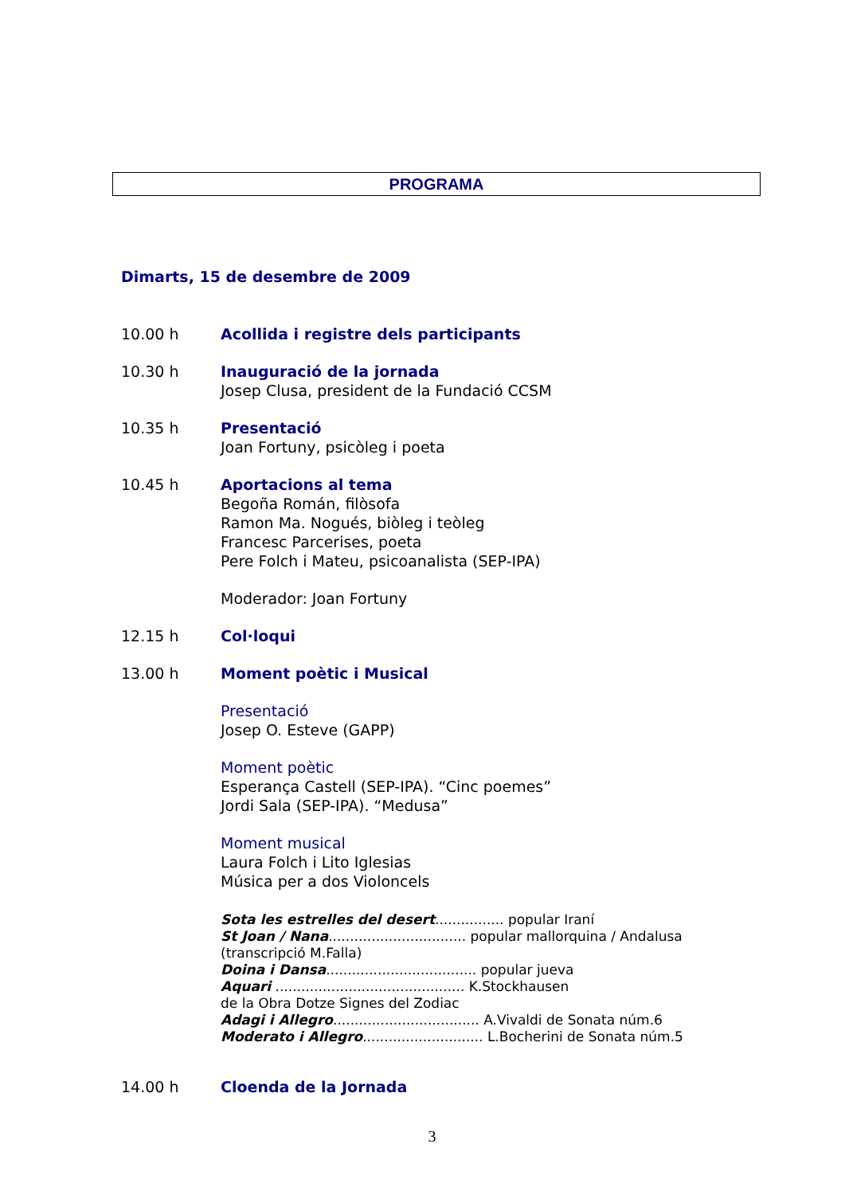PROGRAMA
Dimarts, 15 de desembre de 2009
10.00 h Acollida i registre dels participants
10.30 h Inauguració de la jornada
Josep Clusa, president de la Fundació CCSM
10.35 h Presentació
Joan Fortuny, psicòleg i poeta
10.45 h Aportacions al tema
Begoña Román, filòsofa
Ramon Ma. Nogués, biòleg i teòleg
Francesc Parcerises, poeta
Pere Folch i Mateu, psicoanalista (SEP-IPA)
Moderador: Joan Fortuny
12.15 h Col·loqui
13.00 h Moment poètic i Musical
Presentació
Josep O. Esteve (GAPP)
Moment poètic
Esperança Castell (SEP-IPA). “Cinc poemes”
Jordi Sala (SEP-IPA). “Medusa”
Moment musical
Laura Folch i Lito Iglesias
Música per a dos Violoncels
Sota les estrelles del desert................ popular Iraní
St Joan / Nana................................ popular mallorquina / Andalusa (transcripció M.Falla)
Doina i Dansa................................... popular jueva
Aquari ............................................ K.Stockhausen
de la Obra Dotze Signes del Zodiac
Adagi i Allegro.................................. A.Vivaldi de Sonata núm.6
Moderato i Allegro............................ L.Bocherini de Sonata núm.5
14.00 h Cloenda de la Jornada
3